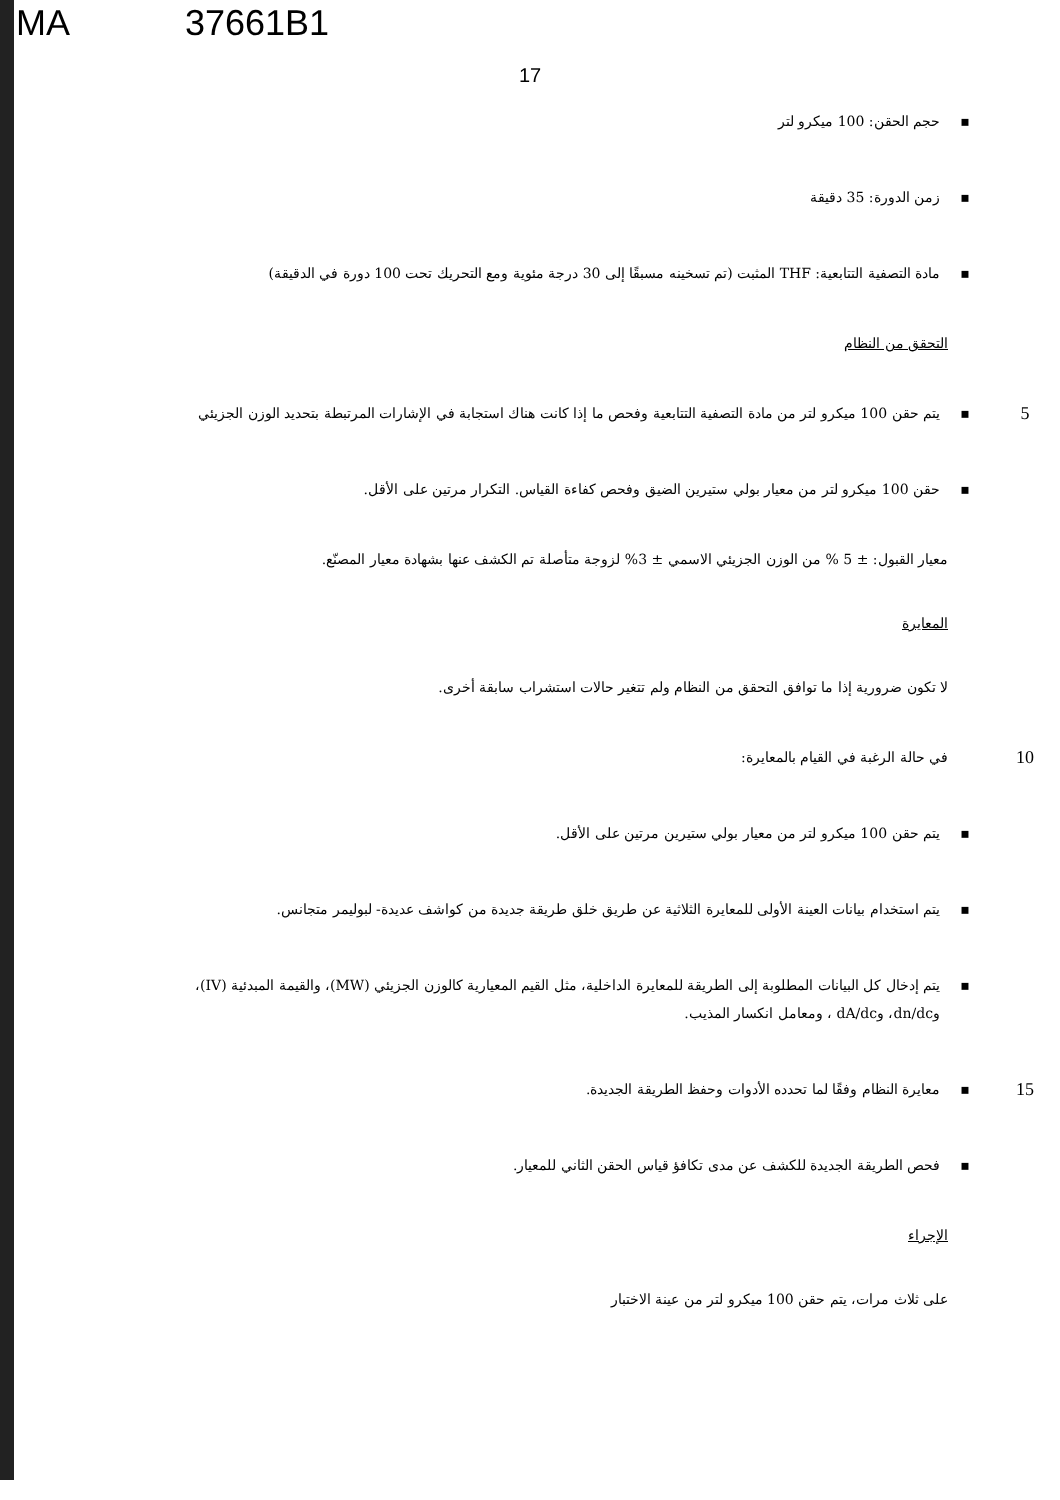MA 37661B1
17
▪ حجم الحقن: 100 ميكرو لتر
▪ زمن الدورة: 35 دقيقة
▪ مادة التصفية التتابعية: THF المثبت (تم تسخينه مسبقًا إلى 30 درجة مئوية ومع التحريك تحت 100 دورة في الدقيقة)
التحقق من النظام
5
▪ يتم حقن 100 ميكرو لتر من مادة التصفية التتابعية وفحص ما إذا كانت هناك استجابة في الإشارات المرتبطة بتحديد الوزن الجزيئي
▪ حقن 100 ميكرو لتر من معيار بولي ستيرين الضيق وفحص كفاءة القياس. التكرار مرتين على الأقل.
معيار القبول: ± 5 % من الوزن الجزيئي الاسمي ± 3% لزوجة متأصلة تم الكشف عنها بشهادة معيار المصنّع.
المعايرة
لا تكون ضرورية إذا ما توافق التحقق من النظام ولم تتغير حالات استشراب سابقة أخرى.
10
في حالة الرغبة في القيام بالمعايرة:
▪ يتم حقن 100 ميكرو لتر من معيار بولي ستيرين مرتين على الأقل.
▪ يتم استخدام بيانات العينة الأولى للمعايرة الثلاثية عن طريق خلق طريقة جديدة من كواشف عديدة- لبوليمر متجانس.
▪ يتم إدخال كل البيانات المطلوبة إلى الطريقة للمعايرة الداخلية، مثل القيم المعيارية كالوزن الجزيئي (MW)، والقيمة المبدئية (IV)، وdn/dc، وdA/dc ، ومعامل انكسار المذيب.
15
▪ معايرة النظام وفقًا لما تحدده الأدوات وحفظ الطريقة الجديدة.
▪ فحص الطريقة الجديدة للكشف عن مدى تكافؤ قياس الحقن الثاني للمعيار.
الإجراء
على ثلاث مرات، يتم حقن 100 ميكرو لتر من عينة الاختبار